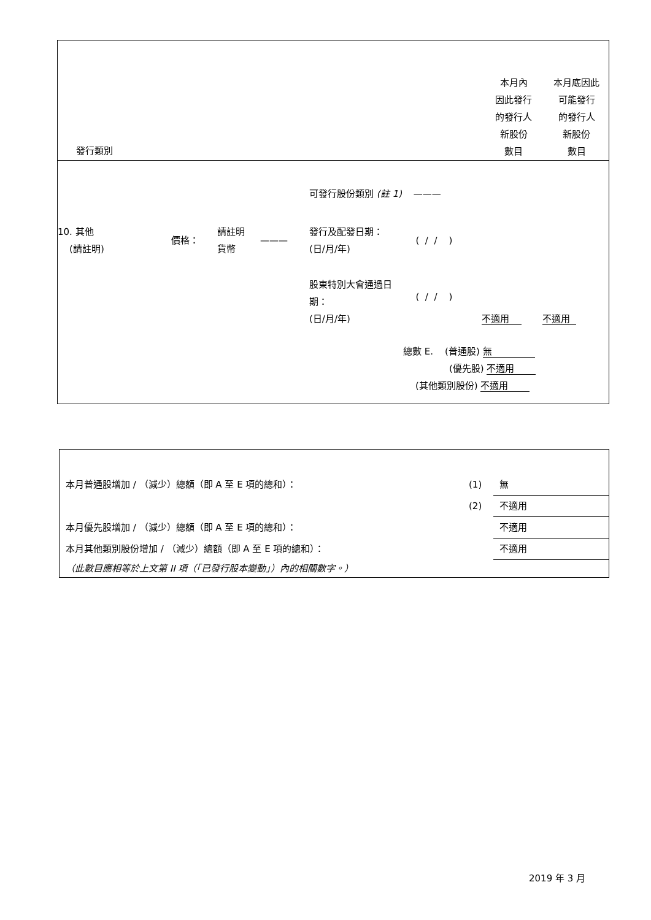| 發行類別 | 本月內 因此發行 的發行人 新股份 數目 | 本月底因此 可能發行 的發行人 新股份 數目 |
| | 可發行股份類別 (註 1) ——— | | |
| / 10. 其他 (請註明) / 價格： / 請註明 貨幣 / ——— / | 發行及配發日期： (日/月/年) | ( / / ) | |
| | 股東特別大會通過日 期： (日/月/年) | ( / / ) | 不適用 不適用 |
總數 E. (普通股) 無
(優先股) 不適用
(其他類別股份) 不適用
| 本月普通股增加 / （減少）總額（即 A 至 E 項的總和）： | (1) | 無 |
| | (2) | 不適用 |
| 本月優先股增加 / （減少）總額（即 A 至 E 項的總和）： | | 不適用 |
| 本月其他類別股份增加 / （減少）總額（即 A 至 E 項的總和）： | | 不適用 |
| （此數目應相等於上文第 II 項（「已發行股本變動」）內的相關數字。） | | |
2019 年 3 月